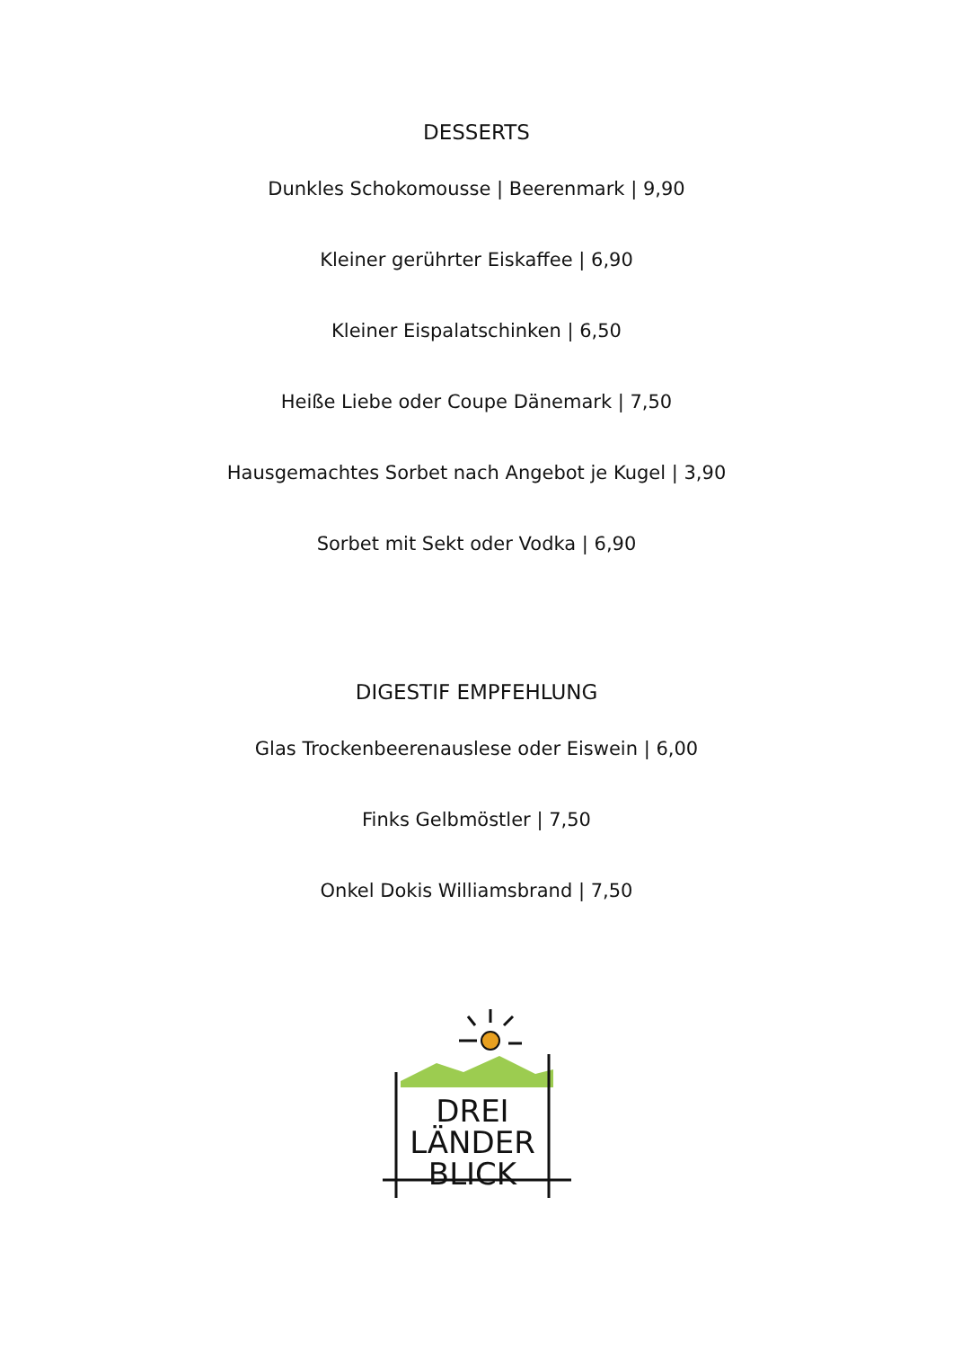DESSERTS
Dunkles Schokomousse | Beerenmark | 9,90
Kleiner gerührter Eiskaffee | 6,90
Kleiner Eispalatschinken | 6,50
Heiße Liebe oder Coupe Dänemark | 7,50
Hausgemachtes Sorbet nach Angebot je Kugel | 3,90
Sorbet mit Sekt oder Vodka | 6,90
DIGESTIF EMPFEHLUNG
Glas Trockenbeerenauslese oder Eiswein | 6,00
Finks Gelbmöstler | 7,50
Onkel Dokis Williamsbrand | 7,50
DREI
LÄNDER
BLICK